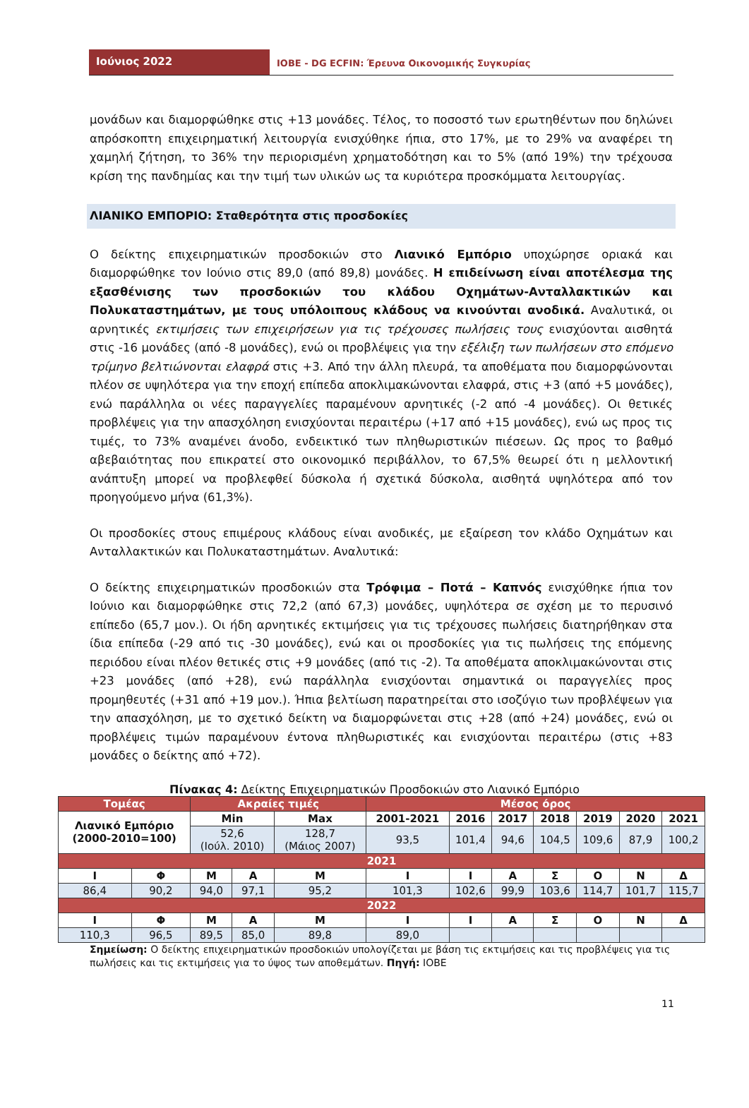Ιούνιος 2022
IOBE - DG ECFIN: Έρευνα Οικονομικής Συγκυρίας
μονάδων και διαμορφώθηκε στις +13 μονάδες. Τέλος, το ποσοστό των ερωτηθέντων που δηλώνει απρόσκοπτη επιχειρηματική λειτουργία ενισχύθηκε ήπια, στο 17%, με το 29% να αναφέρει τη χαμηλή ζήτηση, το 36% την περιορισμένη χρηματοδότηση και το 5% (από 19%) την τρέχουσα κρίση της πανδημίας και την τιμή των υλικών ως τα κυριότερα προσκόμματα λειτουργίας.
ΛΙΑΝΙΚΟ ΕΜΠΟΡΙΟ: Σταθερότητα στις προσδοκίες
Ο δείκτης επιχειρηματικών προσδοκιών στο Λιανικό Εμπόριο υποχώρησε οριακά και διαμορφώθηκε τον Ιούνιο στις 89,0 (από 89,8) μονάδες. Η επιδείνωση είναι αποτέλεσμα της εξασθένισης των προσδοκιών του κλάδου Οχημάτων-Ανταλλακτικών και Πολυκαταστημάτων, με τους υπόλοιπους κλάδους να κινούνται ανοδικά. Αναλυτικά, οι αρνητικές εκτιμήσεις των επιχειρήσεων για τις τρέχουσες πωλήσεις τους ενισχύονται αισθητά στις -16 μονάδες (από -8 μονάδες), ενώ οι προβλέψεις για την εξέλιξη των πωλήσεων στο επόμενο τρίμηνο βελτιώνονται ελαφρά στις +3. Από την άλλη πλευρά, τα αποθέματα που διαμορφώνονται πλέον σε υψηλότερα για την εποχή επίπεδα αποκλιμακώνονται ελαφρά, στις +3 (από +5 μονάδες), ενώ παράλληλα οι νέες παραγγελίες παραμένουν αρνητικές (-2 από -4 μονάδες). Οι θετικές προβλέψεις για την απασχόληση ενισχύονται περαιτέρω (+17 από +15 μονάδες), ενώ ως προς τις τιμές, το 73% αναμένει άνοδο, ενδεικτικό των πληθωριστικών πιέσεων. Ως προς το βαθμό αβεβαιότητας που επικρατεί στο οικονομικό περιβάλλον, το 67,5% θεωρεί ότι η μελλοντική ανάπτυξη μπορεί να προβλεφθεί δύσκολα ή σχετικά δύσκολα, αισθητά υψηλότερα από τον προηγούμενο μήνα (61,3%).
Οι προσδοκίες στους επιμέρους κλάδους είναι ανοδικές, με εξαίρεση τον κλάδο Οχημάτων και Ανταλλακτικών και Πολυκαταστημάτων. Αναλυτικά:
Ο δείκτης επιχειρηματικών προσδοκιών στα Τρόφιμα – Ποτά – Καπνός ενισχύθηκε ήπια τον Ιούνιο και διαμορφώθηκε στις 72,2 (από 67,3) μονάδες, υψηλότερα σε σχέση με το περυσινό επίπεδο (65,7 μον.). Οι ήδη αρνητικές εκτιμήσεις για τις τρέχουσες πωλήσεις διατηρήθηκαν στα ίδια επίπεδα (-29 από τις -30 μονάδες), ενώ και οι προσδοκίες για τις πωλήσεις της επόμενης περιόδου είναι πλέον θετικές στις +9 μονάδες (από τις -2). Τα αποθέματα αποκλιμακώνονται στις +23 μονάδες (από +28), ενώ παράλληλα ενισχύονται σημαντικά οι παραγγελίες προς προμηθευτές (+31 από +19 μον.). Ήπια βελτίωση παρατηρείται στο ισοζύγιο των προβλέψεων για την απασχόληση, με το σχετικό δείκτη να διαμορφώνεται στις +28 (από +24) μονάδες, ενώ οι προβλέψεις τιμών παραμένουν έντονα πληθωριστικές και ενισχύονται περαιτέρω (στις +83 μονάδες ο δείκτης από +72).
Πίνακας 4: Δείκτης Επιχειρηματικών Προσδοκιών στο Λιανικό Εμπόριο
| Τομέας | | Ακραίες τιμές | | | Μέσος όρος | | | | | | |
| Λιανικό Εμπόριο (2000-2010=100) | | Min | | Max | 2001-2021 | 2016 | 2017 | 2018 | 2019 | 2020 | 2021 |
| | | 52,6 (Ιούλ. 2010) | | 128,7 (Μάιος 2007) | 93,5 | 101,4 | 94,6 | 104,5 | 109,6 | 87,9 | 100,2 |
| 2021 | | | | | | | | | | | |
| Ι | Φ | Μ | Α | Μ | Ι | Ι | Α | Σ | Ο | Ν | Δ |
| 86,4 | 90,2 | 94,0 | 97,1 | 95,2 | 101,3 | 102,6 | 99,9 | 103,6 | 114,7 | 101,7 | 115,7 |
| 2022 | | | | | | | | | | | |
| Ι | Φ | Μ | Α | Μ | Ι | Ι | Α | Σ | Ο | Ν | Δ |
| 110,3 | 96,5 | 89,5 | 85,0 | 89,8 | 89,0 | | | | | | |
Σημείωση: Ο δείκτης επιχειρηματικών προσδοκιών υπολογίζεται με βάση τις εκτιμήσεις και τις προβλέψεις για τις πωλήσεις και τις εκτιμήσεις για το ύψος των αποθεμάτων. Πηγή: ΙΟΒΕ
11